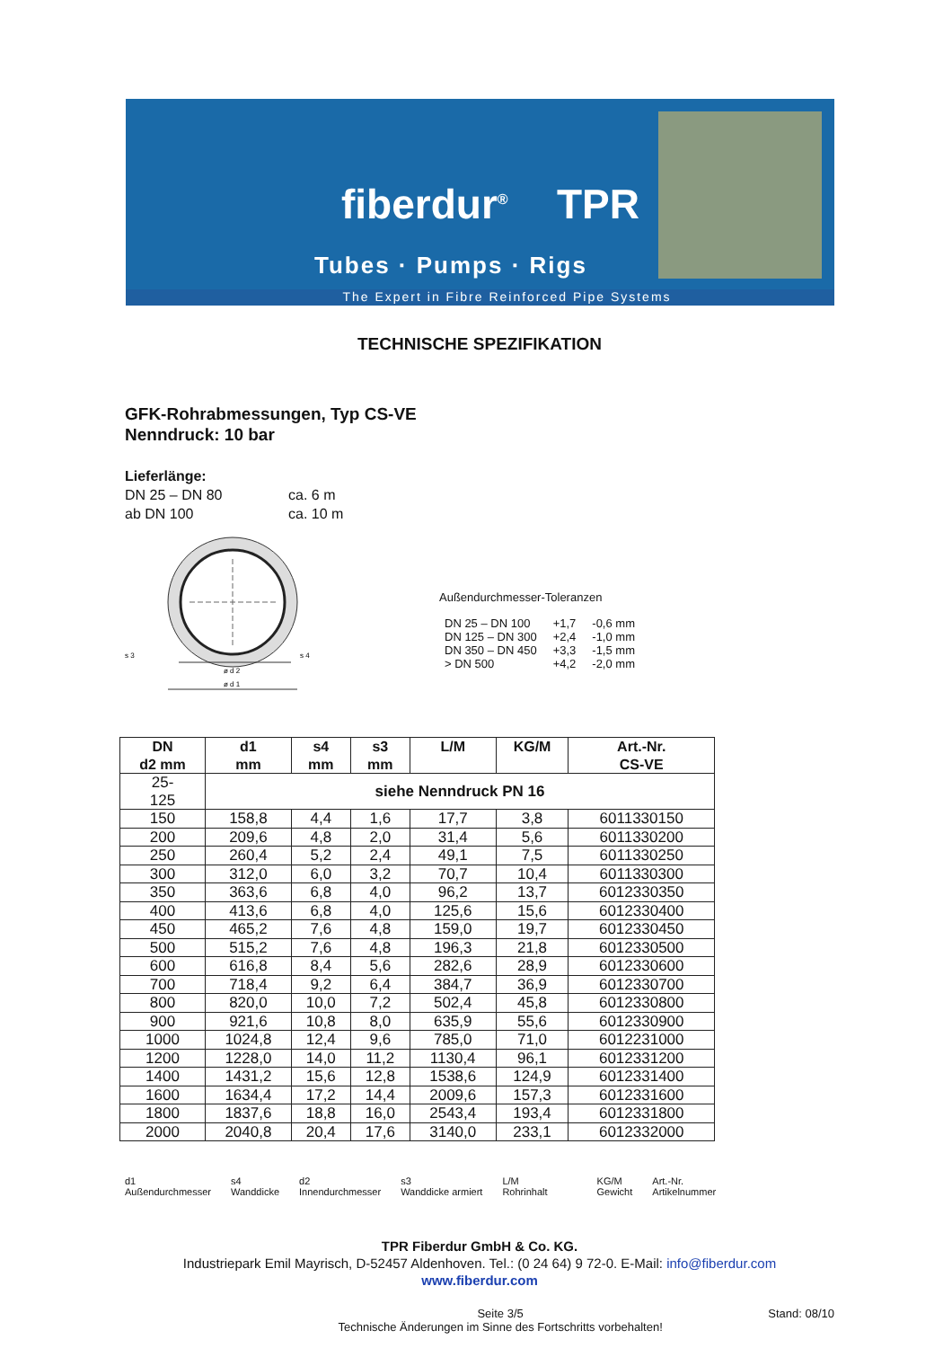fiberdur<sup>®</sup> TPR
Tubes · Pumps · Rigs
The Expert in Fibre Reinforced Pipe Systems
TECHNISCHE SPEZIFIKATION
GFK-Rohrabmessungen, Typ CS-VE
Nenndruck: 10 bar
Lieferlänge:
DN 25 – DN 80 ca. 6 m
ab DN 100 ca. 10 m
s 3
s 4
ø d 2
ø d 1
Außendurchmesser-Toleranzen
| DN 25 – DN 100 | +1,7 | -0,6 mm |
| DN 125 – DN 300 | +2,4 | -1,0 mm |
| DN 350 – DN 450 | +3,3 | -1,5 mm |
| > DN 500 | +4,2 | -2,0 mm |
| DN d2 mm | d1 mm | s4 mm | s3 mm | L/M | KG/M | Art.-Nr. CS-VE |
| --- | --- | --- | --- | --- | --- | --- |
| 25- 125 | siehe Nenndruck PN 16 | | | | | |
| 150 | 158,8 | 4,4 | 1,6 | 17,7 | 3,8 | 6011330150 |
| 200 | 209,6 | 4,8 | 2,0 | 31,4 | 5,6 | 6011330200 |
| 250 | 260,4 | 5,2 | 2,4 | 49,1 | 7,5 | 6011330250 |
| 300 | 312,0 | 6,0 | 3,2 | 70,7 | 10,4 | 6011330300 |
| 350 | 363,6 | 6,8 | 4,0 | 96,2 | 13,7 | 6012330350 |
| 400 | 413,6 | 6,8 | 4,0 | 125,6 | 15,6 | 6012330400 |
| 450 | 465,2 | 7,6 | 4,8 | 159,0 | 19,7 | 6012330450 |
| 500 | 515,2 | 7,6 | 4,8 | 196,3 | 21,8 | 6012330500 |
| 600 | 616,8 | 8,4 | 5,6 | 282,6 | 28,9 | 6012330600 |
| 700 | 718,4 | 9,2 | 6,4 | 384,7 | 36,9 | 6012330700 |
| 800 | 820,0 | 10,0 | 7,2 | 502,4 | 45,8 | 6012330800 |
| 900 | 921,6 | 10,8 | 8,0 | 635,9 | 55,6 | 6012330900 |
| 1000 | 1024,8 | 12,4 | 9,6 | 785,0 | 71,0 | 6012231000 |
| 1200 | 1228,0 | 14,0 | 11,2 | 1130,4 | 96,1 | 6012331200 |
| 1400 | 1431,2 | 15,6 | 12,8 | 1538,6 | 124,9 | 6012331400 |
| 1600 | 1634,4 | 17,2 | 14,4 | 2009,6 | 157,3 | 6012331600 |
| 1800 | 1837,6 | 18,8 | 16,0 | 2543,4 | 193,4 | 6012331800 |
| 2000 | 2040,8 | 20,4 | 17,6 | 3140,0 | 233,1 | 6012332000 |
d1
Außendurchmesser
s4
Wanddicke
d2
Innendurchmesser
s3
Wanddicke armiert
L/M
Rohrinhalt
KG/M
Gewicht
Art.-Nr.
Artikelnummer
TPR Fiberdur GmbH & Co. KG.
Industriepark Emil Mayrisch, D-52457 Aldenhoven. Tel.: (0 24 64) 9 72-0. E-Mail: info@fiberdur.com
www.fiberdur.com
Seite 3/5
Technische Änderungen im Sinne des Fortschritts vorbehalten!
Stand: 08/10